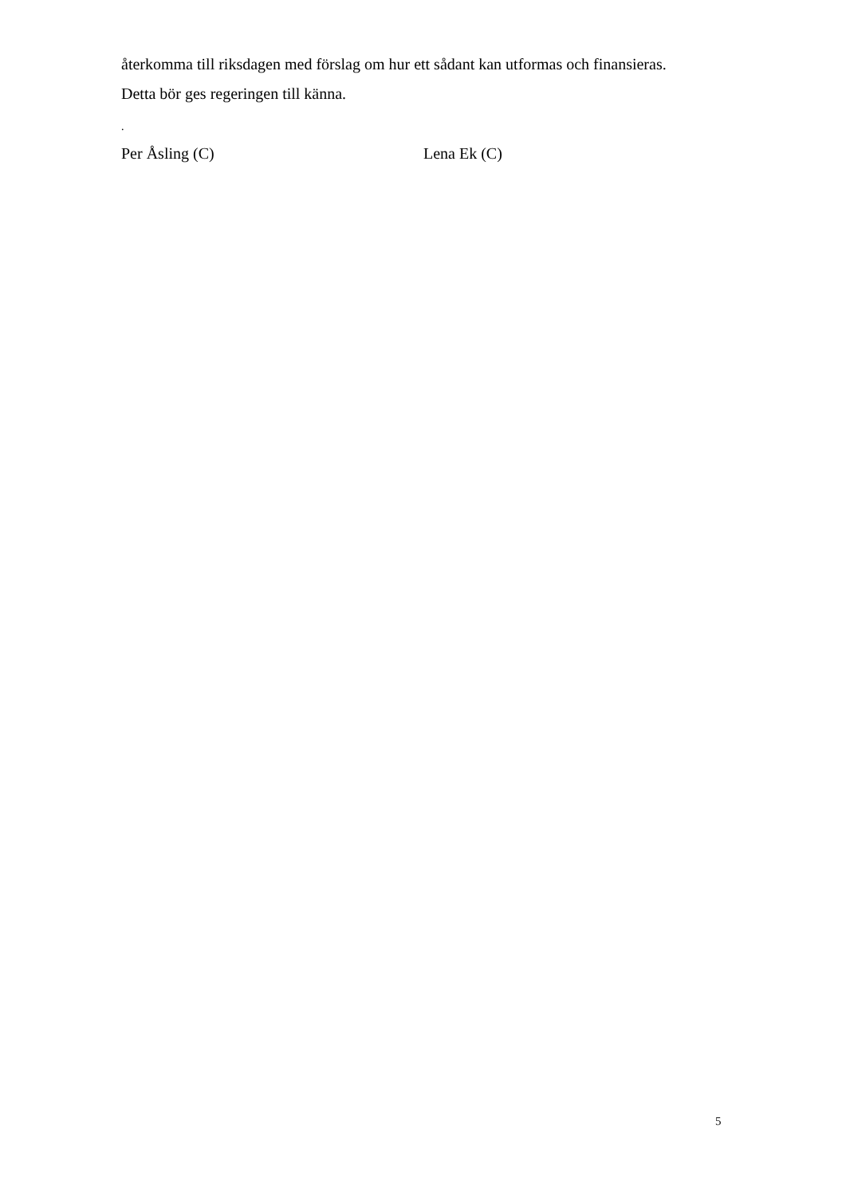återkomma till riksdagen med förslag om hur ett sådant kan utformas och finansieras.
Detta bör ges regeringen till känna.
.
Per Åsling (C) Lena Ek (C)
5